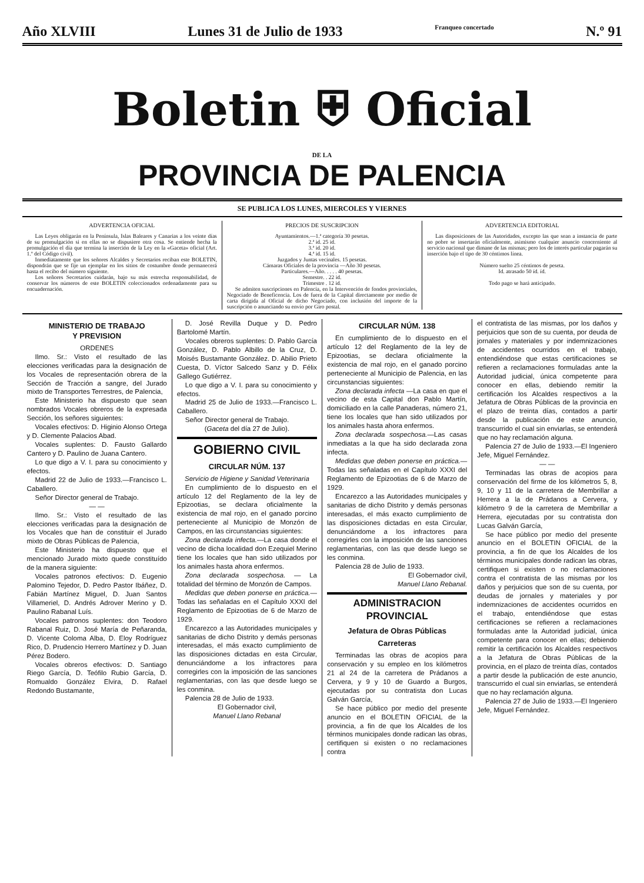Año XLVIII Lunes 31 de Julio de 1933 Franqueo concertado N.º 91
Boletin ⛨ Oficial
DE LA
PROVINCIA DE PALENCIA
SE PUBLICA LOS LUNES, MIERCOLES Y VIERNES
ADVERTENCIA OFICIAL
Las Leyes obligarán en la Península, Islas Baleares y Canarias a los veinte días de su promulgación si en ellas no se dispusiere otra cosa. Se entiende hecha la promulgación el día que termina la inserción de la Ley en la «Gaceta» oficial (Art. 1.º del Código civil).
Inmediatamente que los señores Alcaldes y Secretarios reciban este BOLETIN, dispondrán que se fije un ejemplar en los sitios de costumbre donde permanecerá hasta el recibo del número siguiente.
Los señores Secretarios cuidarán, bajo su más estrecha responsabilidad, de conservar los números de este BOLETIN coleccionados ordenadamente para su encuadernación.
PRECIOS DE SUSCRIPCION
Ayuntamientos.—1.ª categoría 30 pesetas.
2.ª id. 25 id.
3.ª id. 20 id.
4.ª id. 15 id.
Juzgados y Juntas vecinales. 15 pesetas.
Cámaras Oficiales de la provincia —Año 30 pesetas.
Particulares.—Año. . . . . 40 pesetas.
Semestre. . 22 id.
Trimestre . 12 id.
Se admiten suscripciones en Palencia, en la Intervención de fondos provinciales, Negociado de Beneficencia. Los de fuera de la Capital directamente por medio de carta dirigida al Oficial de dicho Negociado, con inclusión del importe de la suscripción o anunciando su envío por Giro postal.
ADVERTENCIA EDITORIAL
Las disposiciones de las Autoridades, excepto las que sean a instancia de parte no pobre se insertarán oficialmente, asimismo cualquier anuncio concerniente al servicio nacional que dimane de las mismas; pero los de interés particular pagarán su inserción bajo el tipo de 30 céntimos línea.
Número suelto 25 céntimos de peseta.
Id. atrasado 50 íd. íd.
Todo pago se hará anticipado.
MINISTERIO DE TRABAJO
Y PREVISION
ORDENES
Ilmo. Sr.: Visto el resultado de las elecciones verificadas para la designación de los Vocales de representación obrera de la Sección de Tracción a sangre, del Jurado mixto de Transportes Terrestres, de Palencia,
Este Ministerio ha dispuesto que sean nombrados Vocales obreros de la expresada Sección, los señores siguientes:
Vocales efectivos: D. Higinio Alonso Ortega y D. Clemente Palacios Abad.
Vocales suplentes: D. Fausto Gallardo Cantero y D. Paulino de Juana Cantero.
Lo que digo a V. I. para su conocimiento y efectos.
Madrid 22 de Julio de 1933.—Francisco L. Caballero.
Señor Director general de Trabajo.
— —
Ilmo. Sr.: Visto el resultado de las elecciones verificadas para la designación de los Vocales que han de constituir el Jurado mixto de Obras Públicas de Palencia,
Este Ministerio ha dispuesto que el mencionado Jurado mixto quede constituído de la manera siguiente:
Vocales patronos efectivos: D. Eugenio Palomino Tejedor, D. Pedro Pastor Ibáñez, D. Fabián Martínez Miguel, D. Juan Santos Villameriel, D. Andrés Adrover Merino y D. Paulino Rabanal Luís.
Vocales patronos suplentes: don Teodoro Rabanal Ruiz, D. José María de Peñaranda, D. Vicente Coloma Alba, D. Eloy Rodríguez Rico, D. Prudencio Herrero Martínez y D. Juan Pérez Bodero.
Vocales obreros efectivos: D. Santiago Riego García, D. Teófilo Rubio García, D. Romualdo González Elvira, D. Rafael Redondo Bustamante,
D. José Revilla Duque y D. Pedro Bartolomé Martín.
Vocales obreros suplentes: D. Pablo García González, D. Pablo Albillo de la Cruz, D. Moisés Bustamante González. D. Abilio Prieto Cuesta, D. Víctor Salcedo Sanz y D. Félix Gallego Gutiérrez.
Lo que digo a V. I. para su conocimiento y efectos.
Madrid 25 de Julio de 1933.—Francisco L. Caballero.
Señor Director general de Trabajo.
(Gaceta del día 27 de Julio).
GOBIERNO CIVIL
CIRCULAR NÚM. 137
Servicio de Higiene y Sanidad Veterinaria
En cumplimiento de lo dispuesto en el artículo 12 del Reglamento de la ley de Epizootias, se declara oficialmente la existencia de mal rojo, en el ganado porcino perteneciente al Municipio de Monzón de Campos, en las circunstancias siguientes:
Zona declarada infecta.—La casa donde el vecino de dicha localidad don Ezequiel Merino tiene los locales que han sido utilizados por los animales hasta ahora enfermos.
Zona declarada sospechosa. — La totalidad del término de Monzón de Campos.
Medidas que deben ponerse en práctica.—Todas las señaladas en el Capítulo XXXI del Reglamento de Epizootias de 6 de Marzo de 1929.
Encarezco a las Autoridades municipales y sanitarias de dicho Distrito y demás personas interesadas, el más exacto cumplimiento de las disposiciones dictadas en esta Circular, denunciándome a los infractores para corregirles con la imposición de las sanciones reglamentarias, con las que desde luego se les conmina.
Palencia 28 de Julio de 1933.
El Gobernador civil,
Manuel Llano Rebanal
CIRCULAR NÚM. 138
En cumplimiento de lo dispuesto en el artículo 12 del Reglamento de la ley de Epizootias, se declara oficialmente la existencia de mal rojo, en el ganado porcino perteneciente al Municipio de Palencia, en las circunstancias siguientes:
Zona declarada infecta —La casa en que el vecino de esta Capital don Pablo Martín, domiciliado en la calle Panaderas, número 21, tiene los locales que han sido utilizados por los animales hasta ahora enfermos.
Zona declarada sospechosa.—Las casas inmediatas a la que ha sido declarada zona infecta.
Medidas que deben ponerse en práctica.—Todas las señaladas en el Capítulo XXXI del Reglamento de Epizootias de 6 de Marzo de 1929.
Encarezco a las Autoridades municipales y sanitarias de dicho Distrito y demás personas interesadas, el más exacto cumplimiento de las disposiciones dictadas en esta Circular, denunciándome a los infractores para corregirles con la imposición de las sanciones reglamentarias, con las que desde luego se les conmina.
Palencia 28 de Julio de 1933.
El Gobernador civil,
Manuel Llano Rebanal.
ADMINISTRACION PROVINCIAL
Jefatura de Obras Públicas
Carreteras
Terminadas las obras de acopios para conservación y su empleo en los kilómetros 21 al 24 de la carretera de Prádanos a Cervera, y 9 y 10 de Guardo a Burgos, ejecutadas por su contratista don Lucas Galván García,
Se hace público por medio del presente anuncio en el BOLETIN OFICIAL de la provincia, a fin de que los Alcaldes de los términos municipales donde radican las obras, certifiquen si existen o no reclamaciones contra
el contratista de las mismas, por los daños y perjuicios que son de su cuenta, por deuda de jornales y materiales y por indemnizaciones de accidentes ocurridos en el trabajo, entendiéndose que estas certificaciones se refieren a reclamaciones formuladas ante la Autoridad judicial, única competente para conocer en ellas, debiendo remitir la certificación los Alcaldes respectivos a la Jefatura de Obras Públicas de la provincia en el plazo de treinta días, contados a partir desde la publicación de este anuncio, transcurrido el cual sin enviarlas, se entenderá que no hay reclamación alguna.
Palencia 27 de Julio de 1933.—El Ingeniero Jefe, Miguel Fernández.
— —
Terminadas las obras de acopios para conservación del firme de los kilómetros 5, 8, 9, 10 y 11 de la carretera de Membrillar a Herrera a la de Prádanos a Cervera, y kilómetro 9 de la carretera de Membrillar a Herrera, ejecutadas por su contratista don Lucas Galván García,
Se hace público por medio del presente anuncio en el BOLETIN OFICIAL de la provincia, a fin de que los Alcaldes de los términos municipales donde radican las obras, certifiquen si existen o no reclamaciones contra el contratista de las mismas por los daños y perjuicios que son de su cuenta, por deudas de jornales y materiales y por indemnizaciones de accidentes ocurridos en el trabajo, entendiéndose que estas certificaciones se refieren a reclamaciones formuladas ante la Autoridad judicial, única competente para conocer en ellas; debiendo remitir la certificación los Alcaldes respectivos a la Jefatura de Obras Públicas de la provincia, en el plazo de treinta días, contados a partir desde la publicación de este anuncio, transcurrido el cual sin enviarlas, se entenderá que no hay reclamación alguna.
Palencia 27 de Julio de 1933.—El Ingeniero Jefe, Miguel Fernández.